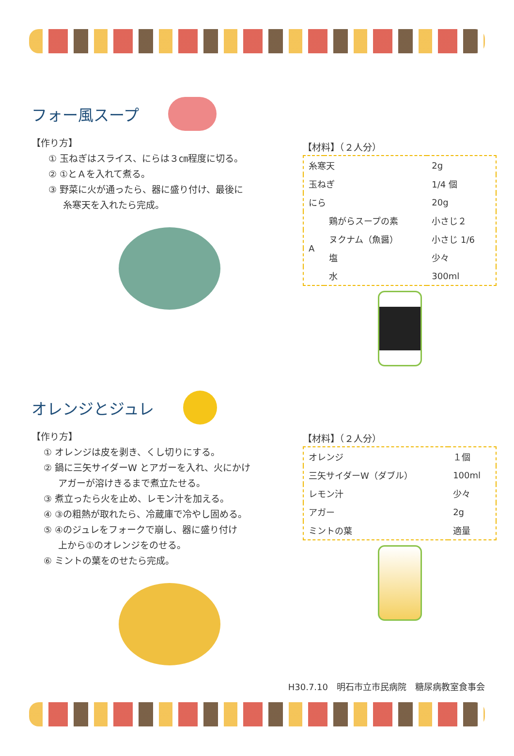フォー風スープ
【作り方】
① 玉ねぎはスライス、にらは３㎝程度に切る。
② ①とＡを入れて煮る。
③ 野菜に火が通ったら、器に盛り付け、最後に
糸寒天を入れたら完成。
【材料】（２人分）
| 糸寒天 | | 2g |
| 玉ねぎ | | 1/4 個 |
| にら | | 20g |
| A | 鶏がらスープの素 | 小さじ２ |
| | ヌクナム（魚醤） | 小さじ 1/6 |
| | 塩 | 少々 |
| | 水 | 300ml |
オレンジとジュレ
【作り方】
① オレンジは皮を剥き、くし切りにする。
② 鍋に三矢サイダーW とアガーを入れ、火にかけ
アガーが溶けきるまで煮立たせる。
③ 煮立ったら火を止め、レモン汁を加える。
④ ③の粗熱が取れたら、冷蔵庫で冷やし固める。
⑤ ④のジュレをフォークで崩し、器に盛り付け
上から①のオレンジをのせる。
⑥ ミントの葉をのせたら完成。
【材料】（２人分）
| オレンジ | １個 |
| 三矢サイダーW（ダブル） | 100ml |
| レモン汁 | 少々 |
| アガー | 2g |
| ミントの葉 | 適量 |
H30.7.10　明石市立市民病院　糖尿病教室食事会